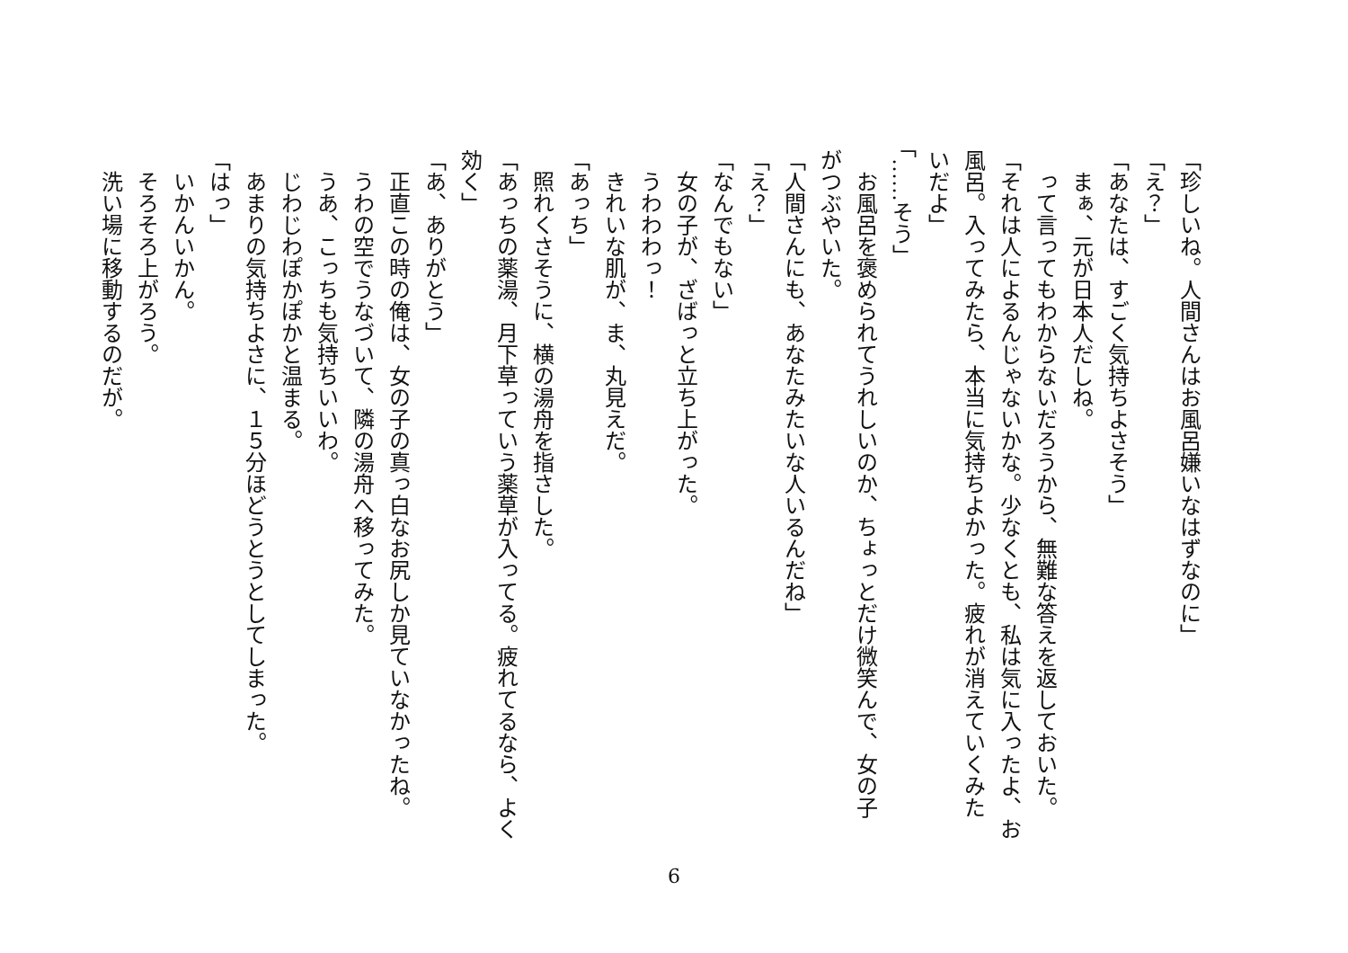「珍しいね。人間さんはお風呂嫌いなはずなのに」
「え？」
「あなたは、すごく気持ちよさそう」
　まぁ、元が日本人だしね。
　って言ってもわからないだろうから、無難な答えを返しておいた。
「それは人によるんじゃないかな。少なくとも、私は気に入ったよ、お
風呂。入ってみたら、本当に気持ちよかった。疲れが消えていくみた
いだよ」
「……そう」
　お風呂を褒められてうれしいのか、ちょっとだけ微笑んで、女の子
がつぶやいた。
「人間さんにも、あなたみたいな人いるんだね」
「え？」
「なんでもない」
　女の子が、ざばっと立ち上がった。
　うわわわっ！
　きれいな肌が、ま、丸見えだ。
「あっち」
　照れくさそうに、横の湯舟を指さした。
「あっちの薬湯、月下草っていう薬草が入ってる。疲れてるなら、よく
効く」
「あ、ありがとう」
　正直この時の俺は、女の子の真っ白なお尻しか見ていなかったね。
　うわの空でうなづいて、隣の湯舟へ移ってみた。
　うあ、こっちも気持ちいいわ。
　じわじわぽかぽかと温まる。
　あまりの気持ちよさに、１５分ほどうとうとしてしまった。
「はっ」
　いかんいかん。
　そろそろ上がろう。
　洗い場に移動するのだが。
6